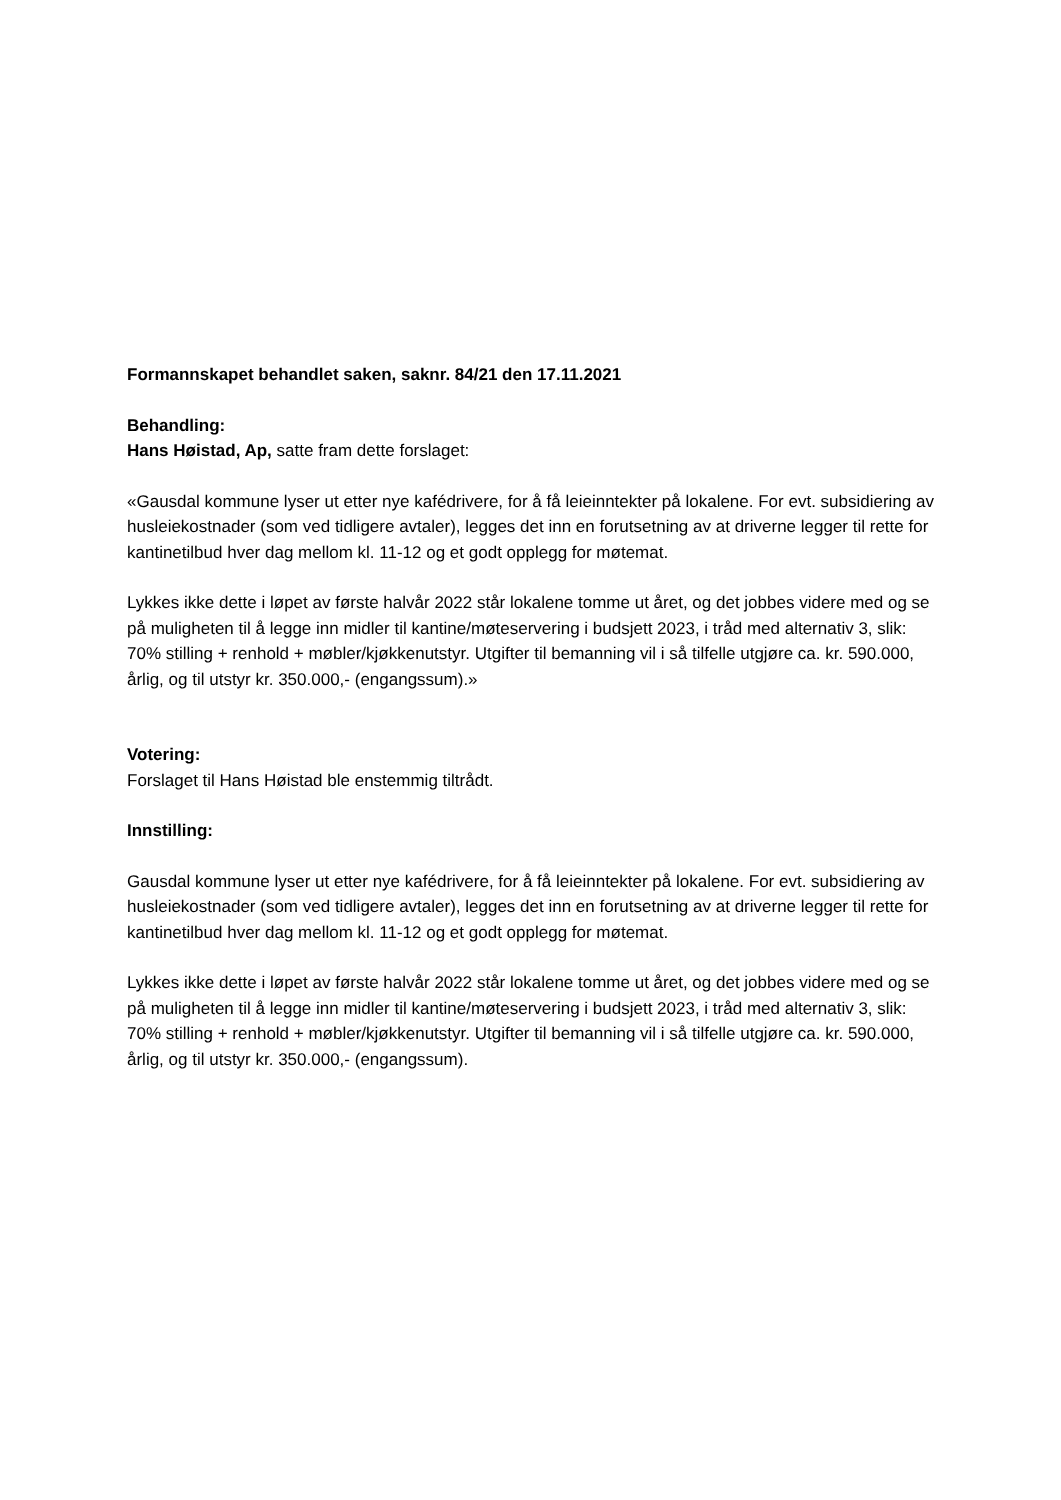Formannskapet behandlet saken, saknr. 84/21 den 17.11.2021
Behandling:
Hans Høistad, Ap, satte fram dette forslaget:
«Gausdal kommune lyser ut etter nye kafédrivere, for å få leieinntekter på lokalene. For evt. subsidiering av husleiekostnader (som ved tidligere avtaler), legges det inn en forutsetning av at driverne legger til rette for kantinetilbud hver dag mellom kl. 11-12 og et godt opplegg for møtemat.
Lykkes ikke dette i løpet av første halvår 2022 står lokalene tomme ut året, og det jobbes videre med og se på muligheten til å legge inn midler til kantine/møteservering i budsjett 2023, i tråd med alternativ 3, slik: 70% stilling + renhold + møbler/kjøkkenutstyr. Utgifter til bemanning vil i så tilfelle utgjøre ca. kr. 590.000, årlig, og til utstyr kr. 350.000,- (engangssum).»
Votering:
Forslaget til Hans Høistad ble enstemmig tiltrådt.
Innstilling:
Gausdal kommune lyser ut etter nye kafédrivere, for å få leieinntekter på lokalene. For evt. subsidiering av husleiekostnader (som ved tidligere avtaler), legges det inn en forutsetning av at driverne legger til rette for kantinetilbud hver dag mellom kl. 11-12 og et godt opplegg for møtemat.
Lykkes ikke dette i løpet av første halvår 2022 står lokalene tomme ut året, og det jobbes videre med og se på muligheten til å legge inn midler til kantine/møteservering i budsjett 2023, i tråd med alternativ 3, slik: 70% stilling + renhold + møbler/kjøkkenutstyr. Utgifter til bemanning vil i så tilfelle utgjøre ca. kr. 590.000, årlig, og til utstyr kr. 350.000,- (engangssum).